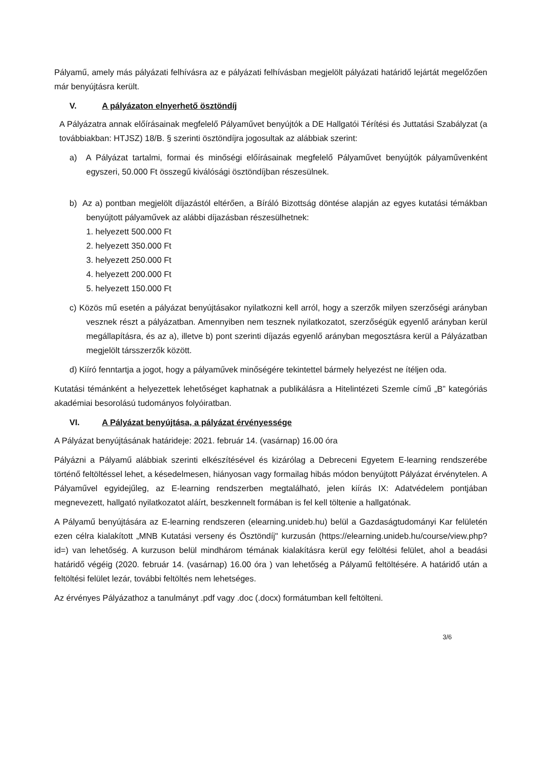Pályamű, amely más pályázati felhívásra az e pályázati felhívásban megjelölt pályázati határidő lejártát megelőzően már benyújtásra került.
V. A pályázaton elnyerhető ösztöndíj
A Pályázatra annak előírásainak megfelelő Pályaművet benyújtók a DE Hallgatói Térítési és Juttatási Szabályzat (a továbbiakban: HTJSZ) 18/B. § szerinti ösztöndíjra jogosultak az alábbiak szerint:
a) A Pályázat tartalmi, formai és minőségi előírásainak megfelelő Pályaművet benyújtók pályaművenként egyszeri, 50.000 Ft összegű kiválósági ösztöndíjban részesülnek.
b) Az a) pontban megjelölt díjazástól eltérően, a Bíráló Bizottság döntése alapján az egyes kutatási témákban benyújtott pályaművek az alábbi díjazásban részesülhetnek:
1. helyezett 500.000 Ft
2. helyezett 350.000 Ft
3. helyezett 250.000 Ft
4. helyezett 200.000 Ft
5. helyezett 150.000 Ft
c) Közös mű esetén a pályázat benyújtásakor nyilatkozni kell arról, hogy a szerzők milyen szerzőségi arányban vesznek részt a pályázatban. Amennyiben nem tesznek nyilatkozatot, szerzőségük egyenlő arányban kerül megállapításra, és az a), illetve b) pont szerinti díjazás egyenlő arányban megosztásra kerül a Pályázatban megjelölt társszerzők között.
d) Kiíró fenntartja a jogot, hogy a pályaművek minőségére tekintettel bármely helyezést ne ítéljen oda.
Kutatási témánként a helyezettek lehetőséget kaphatnak a publikálásra a Hitelintézeti Szemle című „B” kategóriás akadémiai besorolású tudományos folyóiratban.
VI. A Pályázat benyújtása, a pályázat érvényessége
A Pályázat benyújtásának határideje: 2021. február 14. (vasárnap) 16.00 óra
Pályázni a Pályamű alábbiak szerinti elkészítésével és kizárólag a Debreceni Egyetem E-learning rendszerébe történő feltöltéssel lehet, a késedelmesen, hiányosan vagy formailag hibás módon benyújtott Pályázat érvénytelen. A Pályaművel egyidejűleg, az E-learning rendszerben megtalálható, jelen kiírás IX: Adatvédelem pontjában megnevezett, hallgató nyilatkozatot aláírt, beszkennelt formában is fel kell töltenie a hallgatónak.
A Pályamű benyújtására az E-learning rendszeren (elearning.unideb.hu) belül a Gazdaságtudományi Kar felületén ezen célra kialakított „MNB Kutatási verseny és Ösztöndíj" kurzusán (https://elearning.unideb.hu/course/view.php?id=) van lehetőség. A kurzuson belül mindhárom témának kialakításra kerül egy felöltési felület, ahol a beadási határidő végéig (2020. február 14. (vasárnap) 16.00 óra ) van lehetőség a Pályamű feltöltésére. A határidő után a feltöltési felület lezár, további feltöltés nem lehetséges.
Az érvényes Pályázathoz a tanulmányt .pdf vagy .doc (.docx) formátumban kell feltölteni.
3/6